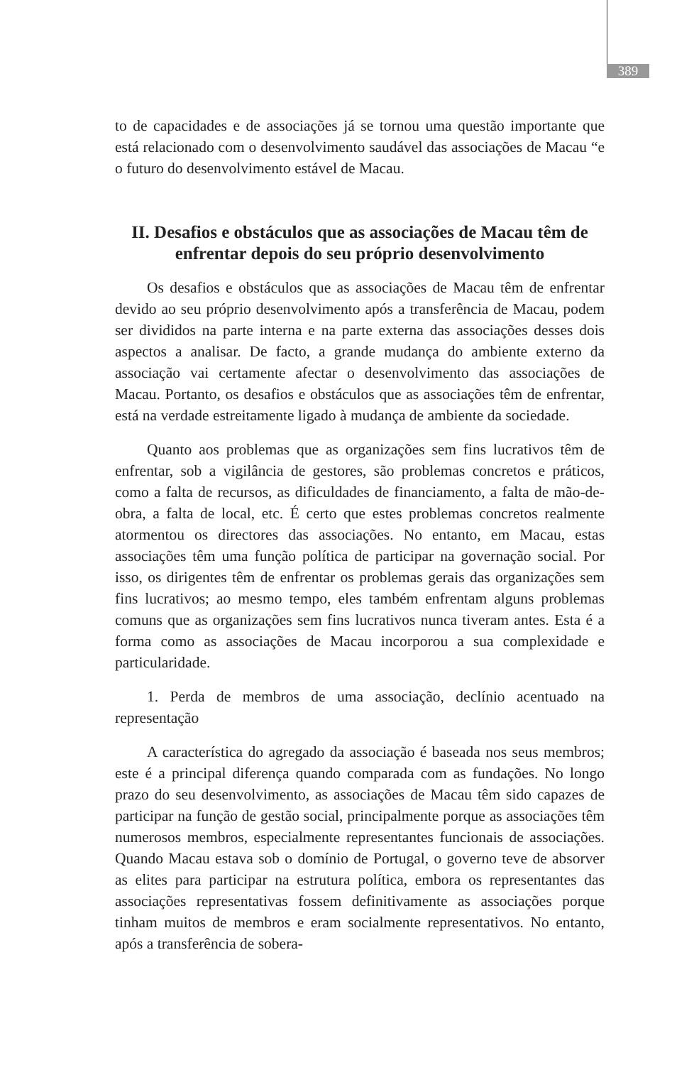389
to de capacidades e de associações já se tornou uma questão importante que está relacionado com o desenvolvimento saudável das associações de Macau “e o futuro do desenvolvimento estável de Macau.
II. Desafios e obstáculos que as associações de Macau têm de enfrentar depois do seu próprio desenvolvimento
Os desafios e obstáculos que as associações de Macau têm de enfrentar devido ao seu próprio desenvolvimento após a transferência de Macau, podem ser divididos na parte interna e na parte externa das associações desses dois aspectos a analisar. De facto, a grande mudança do ambiente externo da associação vai certamente afectar o desenvolvimento das associações de Macau. Portanto, os desafios e obstáculos que as associações têm de enfrentar, está na verdade estreitamente ligado à mudança de ambiente da sociedade.
Quanto aos problemas que as organizações sem fins lucrativos têm de enfrentar, sob a vigilância de gestores, são problemas concretos e práticos, como a falta de recursos, as dificuldades de financiamento, a falta de mão-de-obra, a falta de local, etc. É certo que estes problemas concretos realmente atormentou os directores das associações. No entanto, em Macau, estas associações têm uma função política de participar na governação social. Por isso, os dirigentes têm de enfrentar os problemas gerais das organizações sem fins lucrativos; ao mesmo tempo, eles também enfrentam alguns problemas comuns que as organizações sem fins lucrativos nunca tiveram antes. Esta é a forma como as associações de Macau incorporou a sua complexidade e particularidade.
1. Perda de membros de uma associação, declínio acentuado na representação
A característica do agregado da associação é baseada nos seus membros; este é a principal diferença quando comparada com as fundações. No longo prazo do seu desenvolvimento, as associações de Macau têm sido capazes de participar na função de gestão social, principalmente porque as associações têm numerosos membros, especialmente representantes funcionais de associações. Quando Macau estava sob o domínio de Portugal, o governo teve de absorver as elites para participar na estrutura política, embora os representantes das associações representativas fossem definitivamente as associações porque tinham muitos de membros e eram socialmente representativos. No entanto, após a transferência de sobera-